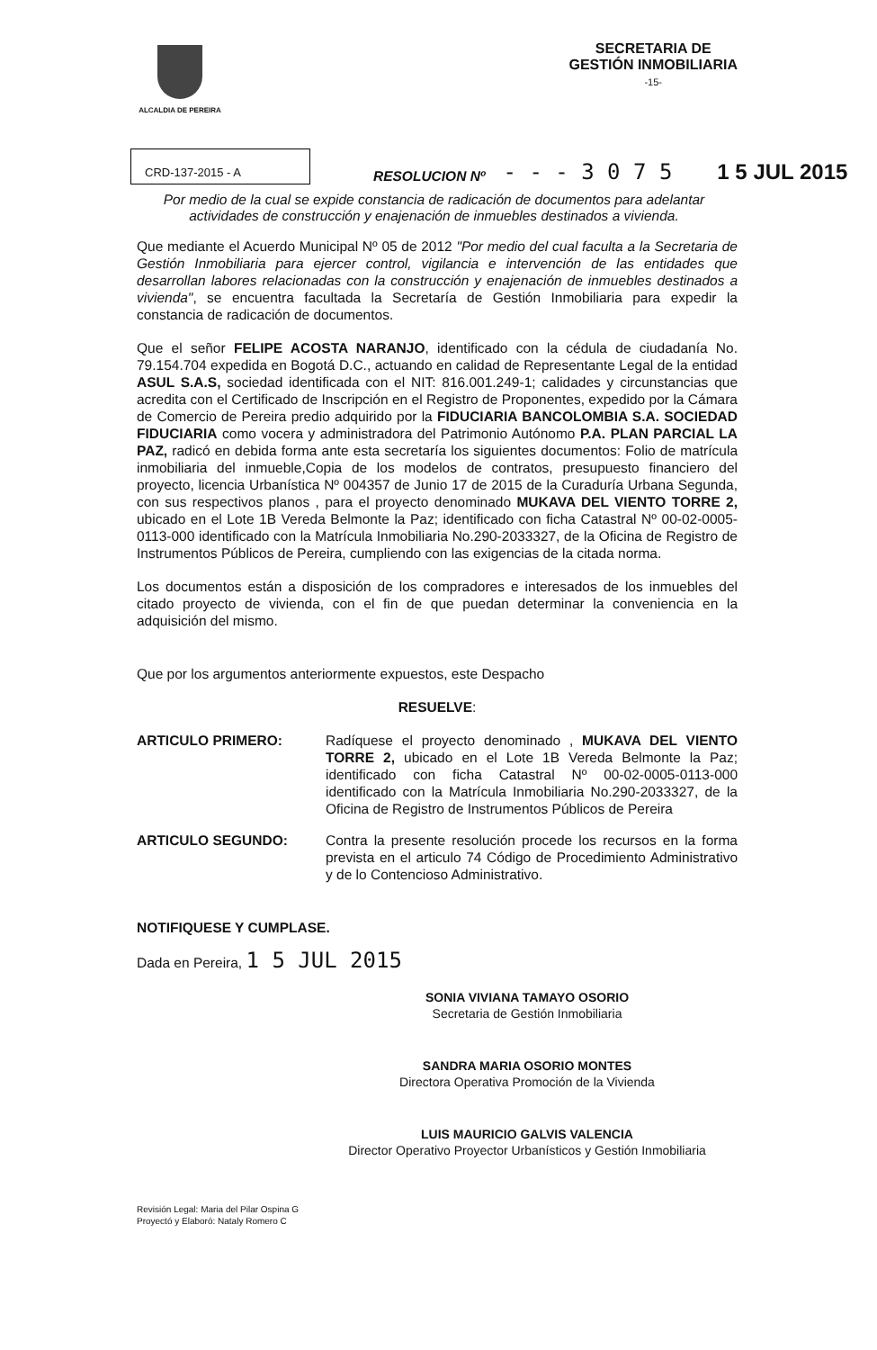ALCALDIA DE PEREIRA
SECRETARIA DE
GESTIÓN INMOBILIARIA
-15-
CRD-137-2015 - A
RESOLUCION Nº - - - 3 0 7 5 1 5 JUL 2015
Por medio de la cual se expide constancia de radicación de documentos para adelantar actividades de construcción y enajenación de inmuebles destinados a vivienda.
Que mediante el Acuerdo Municipal Nº 05 de 2012 "Por medio del cual faculta a la Secretaria de Gestión Inmobiliaria para ejercer control, vigilancia e intervención de las entidades que desarrollan labores relacionadas con la construcción y enajenación de inmuebles destinados a vivienda", se encuentra facultada la Secretaría de Gestión Inmobiliaria para expedir la constancia de radicación de documentos.
Que el señor FELIPE ACOSTA NARANJO, identificado con la cédula de ciudadanía No. 79.154.704 expedida en Bogotá D.C., actuando en calidad de Representante Legal de la entidad ASUL S.A.S, sociedad identificada con el NIT: 816.001.249-1; calidades y circunstancias que acredita con el Certificado de Inscripción en el Registro de Proponentes, expedido por la Cámara de Comercio de Pereira predio adquirido por la FIDUCIARIA BANCOLOMBIA S.A. SOCIEDAD FIDUCIARIA como vocera y administradora del Patrimonio Autónomo P.A. PLAN PARCIAL LA PAZ, radicó en debida forma ante esta secretaría los siguientes documentos: Folio de matrícula inmobiliaria del inmueble,Copia de los modelos de contratos, presupuesto financiero del proyecto, licencia Urbanística Nº 004357 de Junio 17 de 2015 de la Curaduría Urbana Segunda, con sus respectivos planos , para el proyecto denominado MUKAVA DEL VIENTO TORRE 2, ubicado en el Lote 1B Vereda Belmonte la Paz; identificado con ficha Catastral Nº 00-02-0005-0113-000 identificado con la Matrícula Inmobiliaria No.290-2033327, de la Oficina de Registro de Instrumentos Públicos de Pereira, cumpliendo con las exigencias de la citada norma.
Los documentos están a disposición de los compradores e interesados de los inmuebles del citado proyecto de vivienda, con el fin de que puedan determinar la conveniencia en la adquisición del mismo.
Que por los argumentos anteriormente expuestos, este Despacho
RESUELVE:
ARTICULO PRIMERO: Radíquese el proyecto denominado , MUKAVA DEL VIENTO TORRE 2, ubicado en el Lote 1B Vereda Belmonte la Paz; identificado con ficha Catastral Nº 00-02-0005-0113-000 identificado con la Matrícula Inmobiliaria No.290-2033327, de la Oficina de Registro de Instrumentos Públicos de Pereira
ARTICULO SEGUNDO: Contra la presente resolución procede los recursos en la forma prevista en el articulo 74 Código de Procedimiento Administrativo y de lo Contencioso Administrativo.
NOTIFIQUESE Y CUMPLASE.
Dada en Pereira, 1 5 JUL 2015
SONIA VIVIANA TAMAYO OSORIO
Secretaria de Gestión Inmobiliaria
SANDRA MARIA OSORIO MONTES
Directora Operativa Promoción de la Vivienda
LUIS MAURICIO GALVIS VALENCIA
Director Operativo Proyector Urbanísticos y Gestión Inmobiliaria
Revisión Legal: Maria del Pilar Ospina G
Proyectó y Elaboró: Nataly Romero C